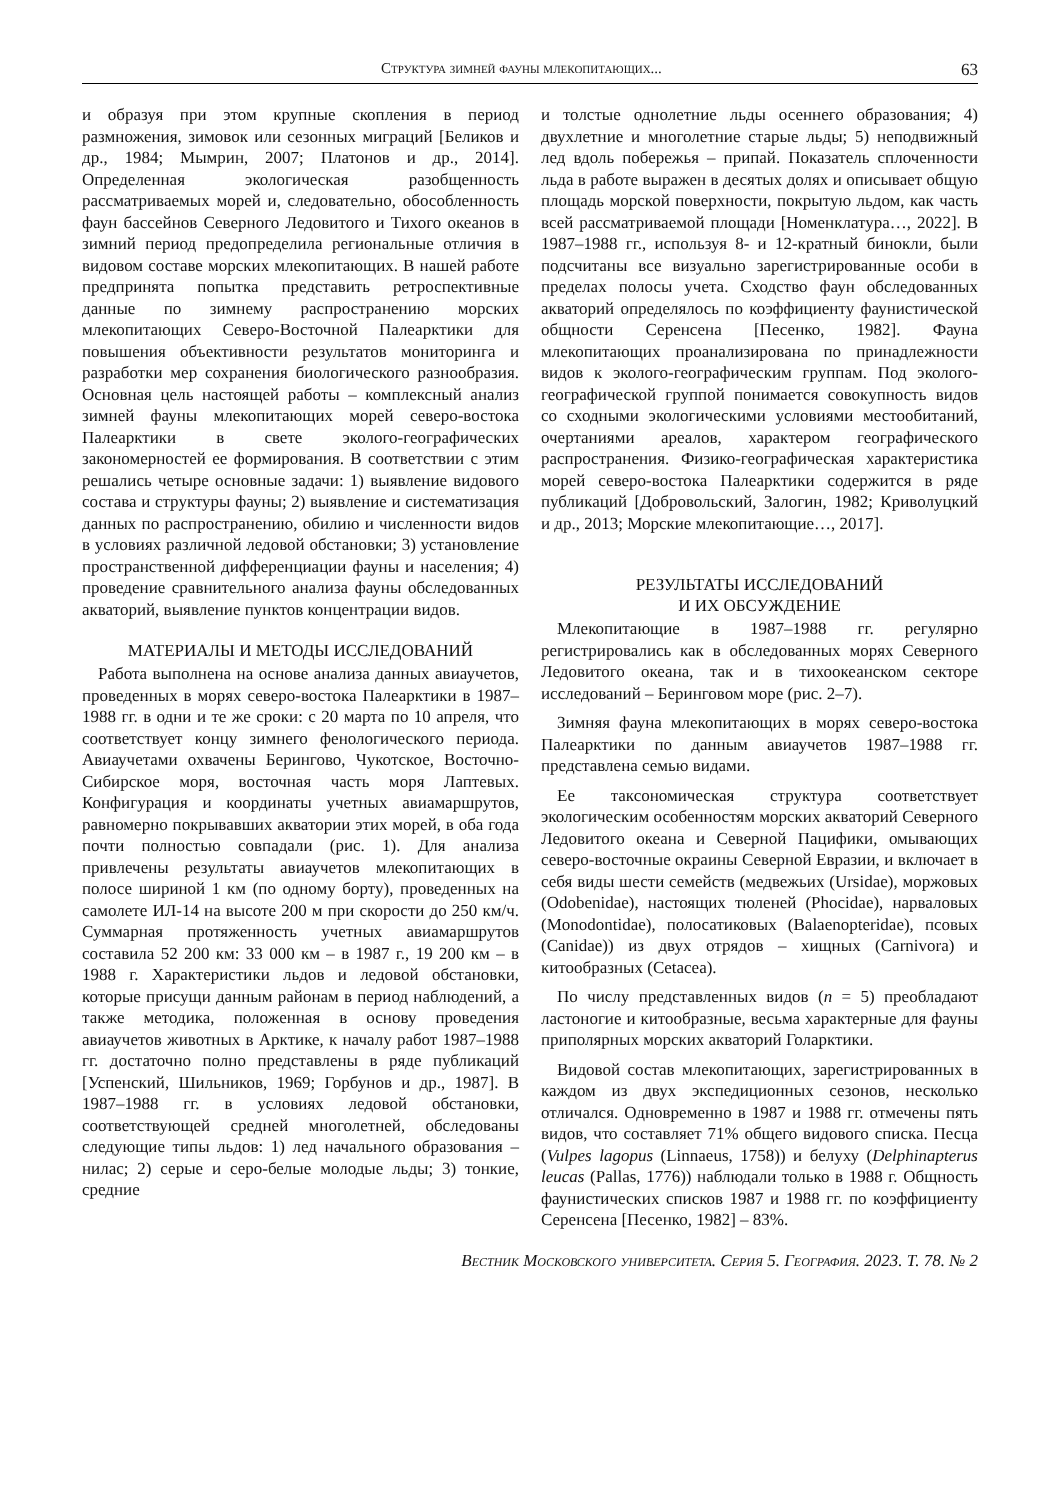Структура зимней фауны млекопитающих... 63
и образуя при этом крупные скопления в период размножения, зимовок или сезонных миграций [Беликов и др., 1984; Мымрин, 2007; Платонов и др., 2014]. Определенная экологическая разобщенность рассматриваемых морей и, следовательно, обособленность фаун бассейнов Северного Ледовитого и Тихого океанов в зимний период предопределила региональные отличия в видовом составе морских млекопитающих. В нашей работе предпринята попытка представить ретроспективные данные по зимнему распространению морских млекопитающих Северо-Восточной Палеарктики для повышения объективности результатов мониторинга и разработки мер сохранения биологического разнообразия. Основная цель настоящей работы – комплексный анализ зимней фауны млекопитающих морей северо-востока Палеарктики в свете эколого-географических закономерностей ее формирования. В соответствии с этим решались четыре основные задачи: 1) выявление видового состава и структуры фауны; 2) выявление и систематизация данных по распространению, обилию и численности видов в условиях различной ледовой обстановки; 3) установление пространственной дифференциации фауны и населения; 4) проведение сравнительного анализа фауны обследованных акваторий, выявление пунктов концентрации видов.
МАТЕРИАЛЫ И МЕТОДЫ ИССЛЕДОВАНИЙ
Работа выполнена на основе анализа данных авиаучетов, проведенных в морях северо-востока Палеарктики в 1987–1988 гг. в одни и те же сроки: с 20 марта по 10 апреля, что соответствует концу зимнего фенологического периода. Авиаучетами охвачены Берингово, Чукотское, Восточно-Сибирское моря, восточная часть моря Лаптевых. Конфигурация и координаты учетных авиамаршрутов, равномерно покрывавших акватории этих морей, в оба года почти полностью совпадали (рис. 1). Для анализа привлечены результаты авиаучетов млекопитающих в полосе шириной 1 км (по одному борту), проведенных на самолете ИЛ-14 на высоте 200 м при скорости до 250 км/ч. Суммарная протяженность учетных авиамаршрутов составила 52 200 км: 33 000 км – в 1987 г., 19 200 км – в 1988 г. Характеристики льдов и ледовой обстановки, которые присущи данным районам в период наблюдений, а также методика, положенная в основу проведения авиаучетов животных в Арктике, к началу работ 1987–1988 гг. достаточно полно представлены в ряде публикаций [Успенский, Шильников, 1969; Горбунов и др., 1987]. В 1987–1988 гг. в условиях ледовой обстановки, соответствующей средней многолетней, обследованы следующие типы льдов: 1) лед начального образования – нилас; 2) серые и серо-белые молодые льды; 3) тонкие, средние
и толстые однолетние льды осеннего образования; 4) двухлетние и многолетние старые льды; 5) неподвижный лед вдоль побережья – припай. Показатель сплоченности льда в работе выражен в десятых долях и описывает общую площадь морской поверхности, покрытую льдом, как часть всей рассматриваемой площади [Номенклатура…, 2022]. В 1987–1988 гг., используя 8- и 12-кратный бинокли, были подсчитаны все визуально зарегистрированные особи в пределах полосы учета. Сходство фаун обследованных акваторий определялось по коэффициенту фаунистической общности Серенсена [Песенко, 1982]. Фауна млекопитающих проанализирована по принадлежности видов к эколого-географическим группам. Под эколого-географической группой понимается совокупность видов со сходными экологическими условиями местообитаний, очертаниями ареалов, характером географического распространения. Физико-географическая характеристика морей северо-востока Палеарктики содержится в ряде публикаций [Добровольский, Залогин, 1982; Криволуцкий и др., 2013; Морские млекопитающие…, 2017].
РЕЗУЛЬТАТЫ ИССЛЕДОВАНИЙ
И ИХ ОБСУЖДЕНИЕ
Млекопитающие в 1987–1988 гг. регулярно регистрировались как в обследованных морях Северного Ледовитого океана, так и в тихоокеанском секторе исследований – Беринговом море (рис. 2–7).
Зимняя фауна млекопитающих в морях северо-востока Палеарктики по данным авиаучетов 1987–1988 гг. представлена семью видами.
Ее таксономическая структура соответствует экологическим особенностям морских акваторий Северного Ледовитого океана и Северной Пацифики, омывающих северо-восточные окраины Северной Евразии, и включает в себя виды шести семейств (медвежьих (Ursidae), моржовых (Odobenidae), настоящих тюленей (Phocidae), нарваловых (Monodontidae), полосатиковых (Balaenopteridae), псовых (Canidae)) из двух отрядов – хищных (Carnivora) и китообразных (Cetacea).
По числу представленных видов (n = 5) преобладают ластоногие и китообразные, весьма характерные для фауны приполярных морских акваторий Голарктики.
Видовой состав млекопитающих, зарегистрированных в каждом из двух экспедиционных сезонов, несколько отличался. Одновременно в 1987 и 1988 гг. отмечены пять видов, что составляет 71% общего видового списка. Песца (Vulpes lagopus (Linnaeus, 1758)) и белуху (Delphinapterus leucas (Pallas, 1776)) наблюдали только в 1988 г. Общность фаунистических списков 1987 и 1988 гг. по коэффициенту Серенсена [Песенко, 1982] – 83%.
Вестник Московского университета. Серия 5. География. 2023. Т. 78. № 2